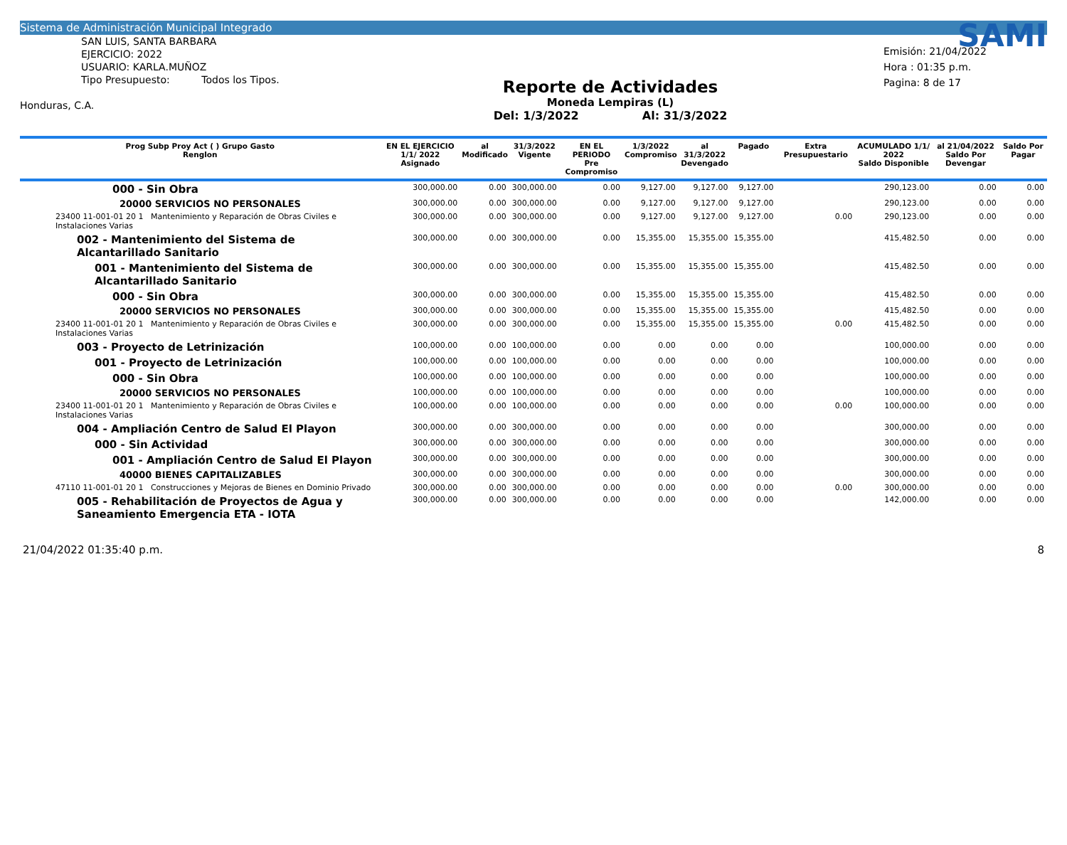Sistema de Administración Municipal Integrado
SAN LUIS, SANTA BARBARA
EJERCICIO: 2022
USUARIO: KARLA.MUÑOZ
Tipo Presupuesto: Todos los Tipos.
Honduras, C.A.
Reporte de Actividades
Moneda Lempiras (L)
Del: 1/3/2022 Al: 31/3/2022
SAMI
Emisión: 21/04/2022
Hora : 01:35 p.m.
Pagina: 8 de 17
| Prog Subp Proy Act ( ) Grupo Gasto Renglon | EN EL EJERCICIO 1/1/ 2022 Asignado | al Modificado | 31/3/2022 Vigente | EN EL PERIODO Pre Compromiso | 1/3/2022 Compromiso | al 31/3/2022 Devengado | Pagado | Extra Presupuestario | ACUMULADO 1/1/ 2022 Saldo Disponible | al 21/04/2022 Saldo Por Devengar | Saldo Por Pagar |
| --- | --- | --- | --- | --- | --- | --- | --- | --- | --- | --- | --- |
| 000 - Sin Obra | 300,000.00 | 0.00 | 300,000.00 | 0.00 | 9,127.00 | 9,127.00 | 9,127.00 | | 290,123.00 | 0.00 | 0.00 |
| 20000 SERVICIOS NO PERSONALES | 300,000.00 | 0.00 | 300,000.00 | 0.00 | 9,127.00 | 9,127.00 | 9,127.00 | | 290,123.00 | 0.00 | 0.00 |
| 23400 11-001-01 20 1 Mantenimiento y Reparación de Obras Civiles e Instalaciones Varias | 300,000.00 | 0.00 | 300,000.00 | 0.00 | 9,127.00 | 9,127.00 | 9,127.00 | 0.00 | 290,123.00 | 0.00 | 0.00 |
| 002 - Mantenimiento del Sistema de Alcantarillado Sanitario | 300,000.00 | 0.00 | 300,000.00 | 0.00 | 15,355.00 | 15,355.00 | 15,355.00 | | 415,482.50 | 0.00 | 0.00 |
| 001 - Mantenimiento del Sistema de Alcantarillado Sanitario | 300,000.00 | 0.00 | 300,000.00 | 0.00 | 15,355.00 | 15,355.00 | 15,355.00 | | 415,482.50 | 0.00 | 0.00 |
| 000 - Sin Obra | 300,000.00 | 0.00 | 300,000.00 | 0.00 | 15,355.00 | 15,355.00 | 15,355.00 | | 415,482.50 | 0.00 | 0.00 |
| 20000 SERVICIOS NO PERSONALES | 300,000.00 | 0.00 | 300,000.00 | 0.00 | 15,355.00 | 15,355.00 | 15,355.00 | | 415,482.50 | 0.00 | 0.00 |
| 23400 11-001-01 20 1 Mantenimiento y Reparación de Obras Civiles e Instalaciones Varias | 300,000.00 | 0.00 | 300,000.00 | 0.00 | 15,355.00 | 15,355.00 | 15,355.00 | 0.00 | 415,482.50 | 0.00 | 0.00 |
| 003 - Proyecto de Letrinización | 100,000.00 | 0.00 | 100,000.00 | 0.00 | 0.00 | 0.00 | 0.00 | | 100,000.00 | 0.00 | 0.00 |
| 001 - Proyecto de Letrinización | 100,000.00 | 0.00 | 100,000.00 | 0.00 | 0.00 | 0.00 | 0.00 | | 100,000.00 | 0.00 | 0.00 |
| 000 - Sin Obra | 100,000.00 | 0.00 | 100,000.00 | 0.00 | 0.00 | 0.00 | 0.00 | | 100,000.00 | 0.00 | 0.00 |
| 20000 SERVICIOS NO PERSONALES | 100,000.00 | 0.00 | 100,000.00 | 0.00 | 0.00 | 0.00 | 0.00 | | 100,000.00 | 0.00 | 0.00 |
| 23400 11-001-01 20 1 Mantenimiento y Reparación de Obras Civiles e Instalaciones Varias | 100,000.00 | 0.00 | 100,000.00 | 0.00 | 0.00 | 0.00 | 0.00 | 0.00 | 100,000.00 | 0.00 | 0.00 |
| 004 - Ampliación Centro de Salud El Playon | 300,000.00 | 0.00 | 300,000.00 | 0.00 | 0.00 | 0.00 | 0.00 | | 300,000.00 | 0.00 | 0.00 |
| 000 - Sin Actividad | 300,000.00 | 0.00 | 300,000.00 | 0.00 | 0.00 | 0.00 | 0.00 | | 300,000.00 | 0.00 | 0.00 |
| 001 - Ampliación Centro de Salud El Playon | 300,000.00 | 0.00 | 300,000.00 | 0.00 | 0.00 | 0.00 | 0.00 | | 300,000.00 | 0.00 | 0.00 |
| 40000 BIENES CAPITALIZABLES | 300,000.00 | 0.00 | 300,000.00 | 0.00 | 0.00 | 0.00 | 0.00 | | 300,000.00 | 0.00 | 0.00 |
| 47110 11-001-01 20 1 Construcciones y Mejoras de Bienes en Dominio Privado | 300,000.00 | 0.00 | 300,000.00 | 0.00 | 0.00 | 0.00 | 0.00 | 0.00 | 300,000.00 | 0.00 | 0.00 |
| 005 - Rehabilitación de Proyectos de Agua y Saneamiento Emergencia ETA - IOTA | 300,000.00 | 0.00 | 300,000.00 | 0.00 | 0.00 | 0.00 | 0.00 | | 142,000.00 | 0.00 | 0.00 |
21/04/2022 01:35:40 p.m. 8